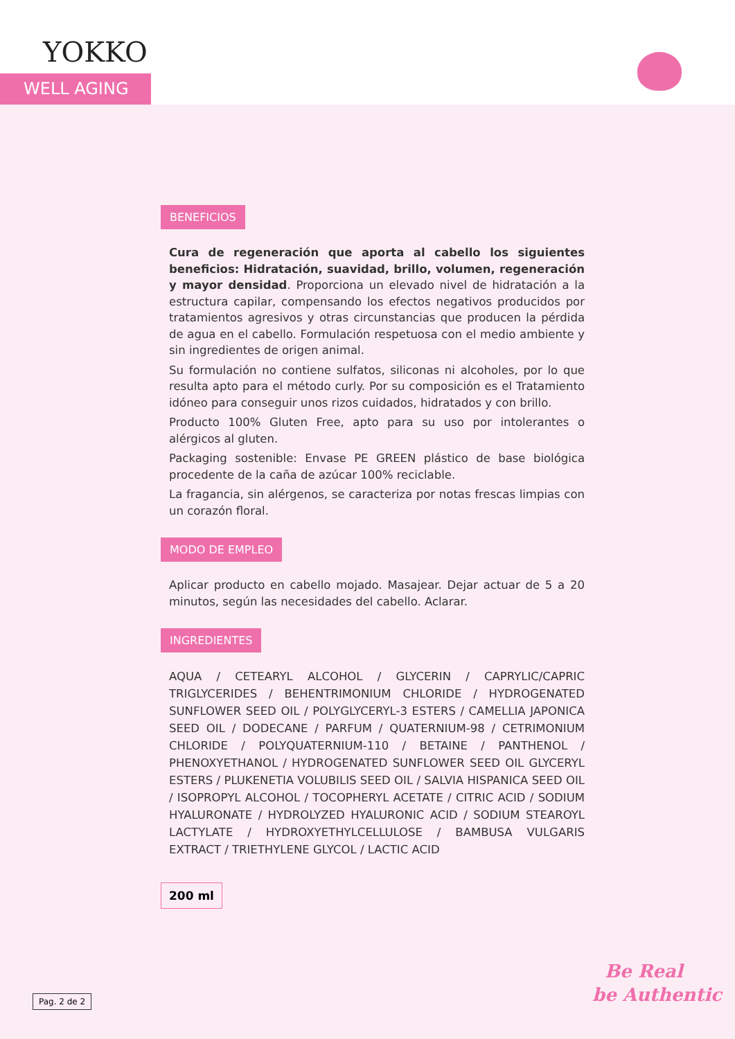YOKKO
WELL AGING
BENEFICIOS
Cura de regeneración que aporta al cabello los siguientes beneficios: Hidratación, suavidad, brillo, volumen, regeneración y mayor densidad. Proporciona un elevado nivel de hidratación a la estructura capilar, compensando los efectos negativos producidos por tratamientos agresivos y otras circunstancias que producen la pérdida de agua en el cabello. Formulación respetuosa con el medio ambiente y sin ingredientes de origen animal.
Su formulación no contiene sulfatos, siliconas ni alcoholes, por lo que resulta apto para el método curly. Por su composición es el Tratamiento idóneo para conseguir unos rizos cuidados, hidratados y con brillo.
Producto 100% Gluten Free, apto para su uso por intolerantes o alérgicos al gluten.
Packaging sostenible: Envase PE GREEN plástico de base biológica procedente de la caña de azúcar 100% reciclable.
La fragancia, sin alérgenos, se caracteriza por notas frescas limpias con un corazón floral.
MODO DE EMPLEO
Aplicar producto en cabello mojado. Masajear. Dejar actuar de 5 a 20 minutos, según las necesidades del cabello. Aclarar.
INGREDIENTES
AQUA / CETEARYL ALCOHOL / GLYCERIN / CAPRYLIC/CAPRIC TRIGLYCERIDES / BEHENTRIMONIUM CHLORIDE / HYDROGENATED SUNFLOWER SEED OIL / POLYGLYCERYL-3 ESTERS / CAMELLIA JAPONICA SEED OIL / DODECANE / PARFUM / QUATERNIUM-98 / CETRIMONIUM CHLORIDE / POLYQUATERNIUM-110 / BETAINE / PANTHENOL / PHENOXYETHANOL / HYDROGENATED SUNFLOWER SEED OIL GLYCERYL ESTERS / PLUKENETIA VOLUBILIS SEED OIL / SALVIA HISPANICA SEED OIL / ISOPROPYL ALCOHOL / TOCOPHERYL ACETATE / CITRIC ACID / SODIUM HYALURONATE / HYDROLYZED HYALURONIC ACID / SODIUM STEAROYL LACTYLATE / HYDROXYETHYLCELLULOSE / BAMBUSA VULGARIS EXTRACT / TRIETHYLENE GLYCOL / LACTIC ACID
200 ml
Pag. 2 de 2
Be Real
be Authentic